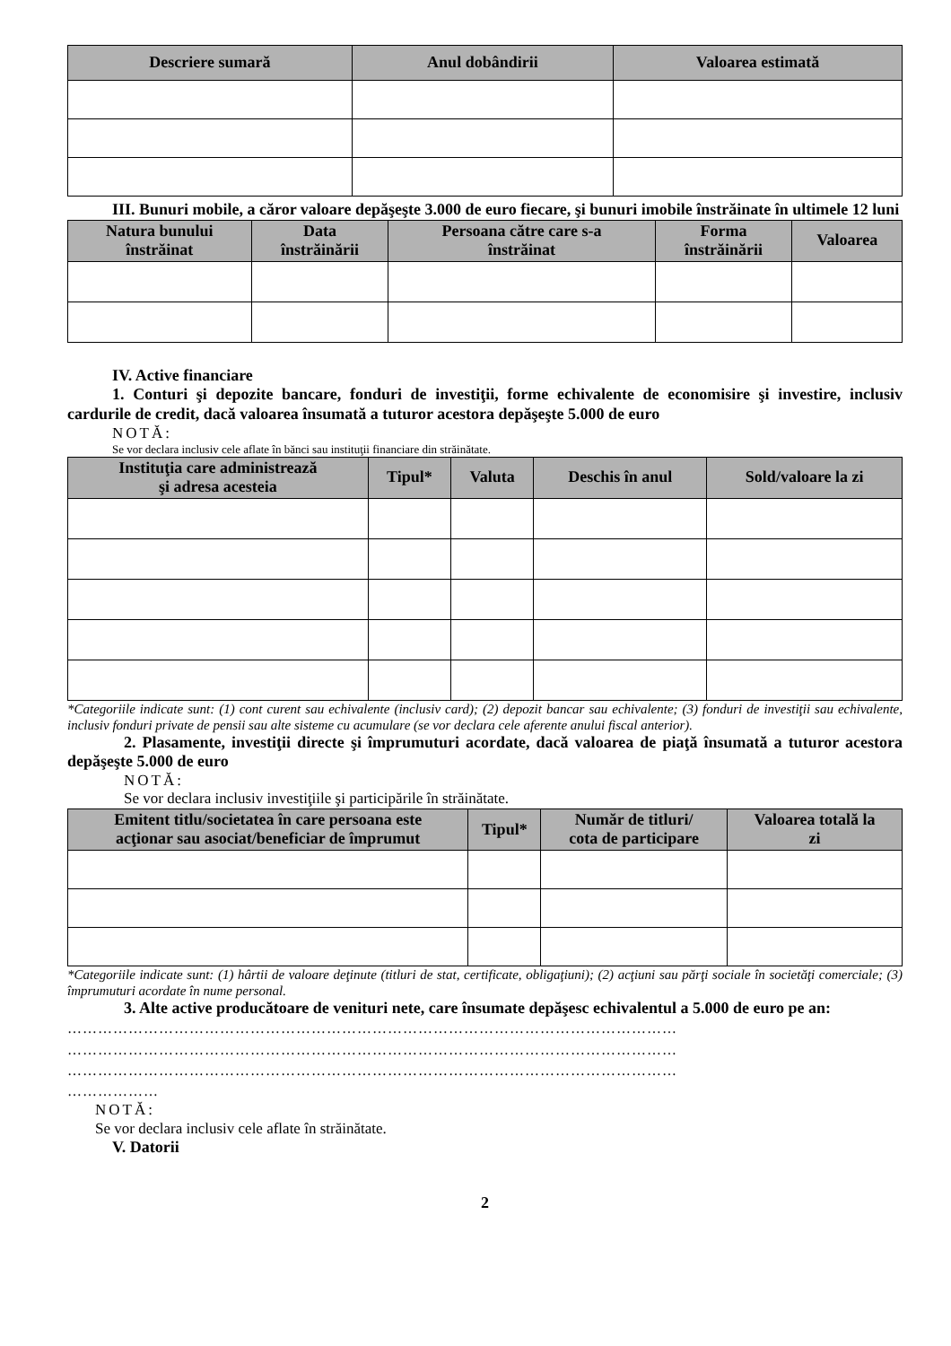| Descriere sumară | Anul dobândirii | Valoarea estimată |
| --- | --- | --- |
III. Bunuri mobile, a căror valoare depăşeşte 3.000 de euro fiecare, şi bunuri imobile înstrăinate în ultimele 12 luni
| Natura bunului înstrăinat | Data înstrăinării | Persoana către care s-a înstrăinat | Forma înstrăinării | Valoarea |
| --- | --- | --- | --- | --- |
IV. Active financiare
1. Conturi şi depozite bancare, fonduri de investiţii, forme echivalente de economisire şi investire, inclusiv cardurile de credit, dacă valoarea însumată a tuturor acestora depăşeşte 5.000 de euro
NOTĂ:
Se vor declara inclusiv cele aflate în bănci sau instituţii financiare din străinătate.
| Instituţia care administrează şi adresa acesteia | Tipul* | Valuta | Deschis în anul | Sold/valoare la zi |
| --- | --- | --- | --- | --- |
*Categoriile indicate sunt: (1) cont curent sau echivalente (inclusiv card); (2) depozit bancar sau echivalente; (3) fonduri de investiţii sau echivalente, inclusiv fonduri private de pensii sau alte sisteme cu acumulare (se vor declara cele aferente anului fiscal anterior).
2. Plasamente, investiţii directe şi împrumuturi acordate, dacă valoarea de piaţă însumată a tuturor acestora depăşeşte 5.000 de euro
NOTĂ:
Se vor declara inclusiv investiţiile şi participările în străinătate.
| Emitent titlu/societatea în care persoana este acţionar sau asociat/beneficiar de împrumut | Tipul* | Număr de titluri/ cota de participare | Valoarea totală la zi |
| --- | --- | --- | --- |
*Categoriile indicate sunt: (1) hârtii de valoare deţinute (titluri de stat, certificate, obligaţiuni); (2) acţiuni sau părţi sociale în societăţi comerciale; (3) împrumuturi acordate în nume personal.
3. Alte active producătoare de venituri nete, care însumate depăşesc echivalentul a 5.000 de euro pe an:
…………………………………………………………………………………………………………
…………………………………………………………………………………………………………
…………………………………………………………………………………………………………
………………
NOTĂ:
Se vor declara inclusiv cele aflate în străinătate.
V. Datorii
2